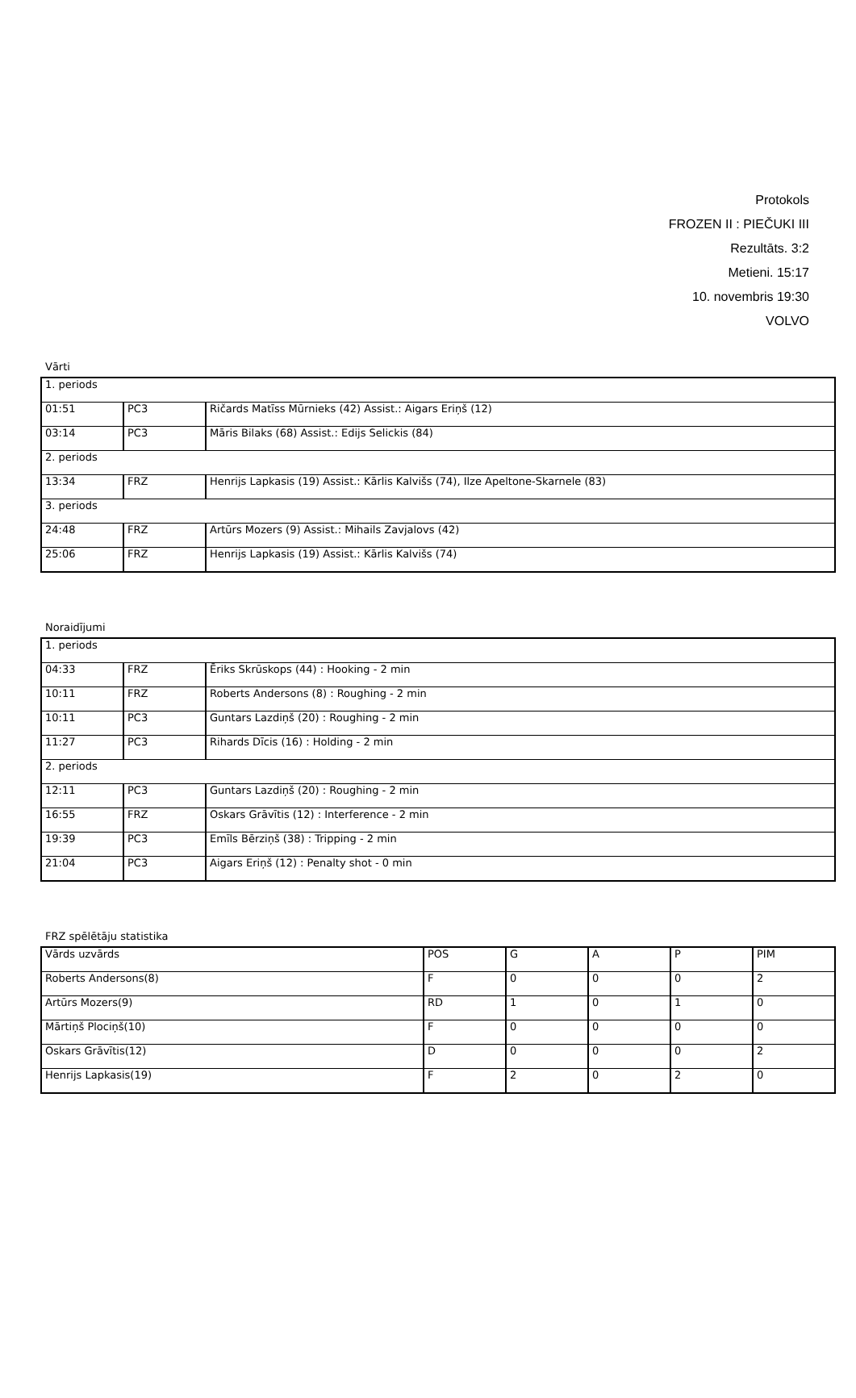Protokols
FROZEN II : PIEČUKI III
Rezultāts. 3:2
Metieni. 15:17
10. novembris 19:30
VOLVO
Vārti
| 1. periods | | |
| 01:51 | PC3 | Ričards Matīss Mūrnieks (42) Assist.: Aigars Eriņš (12) |
| 03:14 | PC3 | Māris Bilaks (68) Assist.: Edijs Selickis (84) |
| 2. periods | | |
| 13:34 | FRZ | Henrijs Lapkasis (19) Assist.: Kārlis Kalvišs (74), Ilze Apeltone-Skarnele (83) |
| 3. periods | | |
| 24:48 | FRZ | Artūrs Mozers (9) Assist.: Mihails Zavjalovs (42) |
| 25:06 | FRZ | Henrijs Lapkasis (19) Assist.: Kārlis Kalvišs (74) |
Noraidījumi
| 1. periods | | |
| 04:33 | FRZ | Ēriks Skrūskops (44) : Hooking - 2 min |
| 10:11 | FRZ | Roberts Andersons (8) : Roughing - 2 min |
| 10:11 | PC3 | Guntars Lazdiņš (20) : Roughing - 2 min |
| 11:27 | PC3 | Rihards Dīcis (16) : Holding - 2 min |
| 2. periods | | |
| 12:11 | PC3 | Guntars Lazdiņš (20) : Roughing - 2 min |
| 16:55 | FRZ | Oskars Grāvītis (12) : Interference - 2 min |
| 19:39 | PC3 | Emīls Bērziņš (38) : Tripping - 2 min |
| 21:04 | PC3 | Aigars Eriņš (12) : Penalty shot - 0 min |
FRZ spēlētāju statistika
| Vārds uzvārds | POS | G | A | P | PIM |
| Roberts Andersons(8) | F | 0 | 0 | 0 | 2 |
| Artūrs Mozers(9) | RD | 1 | 0 | 1 | 0 |
| Mārtiņš Plociņš(10) | F | 0 | 0 | 0 | 0 |
| Oskars Grāvītis(12) | D | 0 | 0 | 0 | 2 |
| Henrijs Lapkasis(19) | F | 2 | 0 | 2 | 0 |